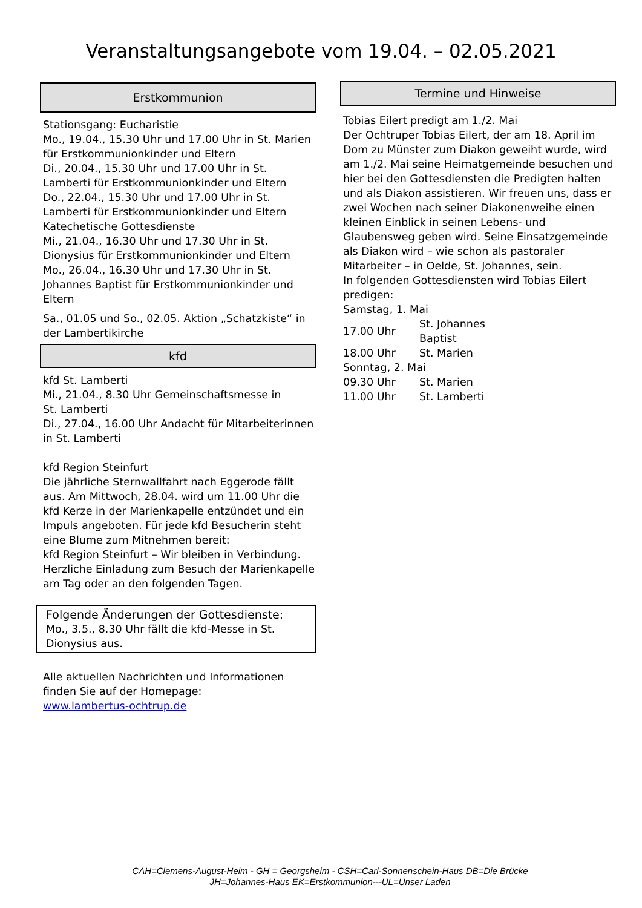Veranstaltungsangebote vom 19.04. – 02.05.2021
Erstkommunion
Stationsgang: Eucharistie
Mo., 19.04., 15.30 Uhr und 17.00 Uhr in St. Marien für Erstkommunionkinder und Eltern
Di., 20.04., 15.30 Uhr und 17.00 Uhr in St. Lamberti für Erstkommunionkinder und Eltern
Do., 22.04., 15.30 Uhr und 17.00 Uhr in St. Lamberti für Erstkommunionkinder und Eltern
Katechetische Gottesdienste
Mi., 21.04., 16.30 Uhr und 17.30 Uhr in St. Dionysius für Erstkommunionkinder und Eltern
Mo., 26.04., 16.30 Uhr und 17.30 Uhr in St. Johannes Baptist für Erstkommunionkinder und Eltern
Sa., 01.05 und So., 02.05. Aktion „Schatzkiste“ in der Lambertikirche
kfd
kfd St. Lamberti
Mi., 21.04., 8.30 Uhr Gemeinschaftsmesse in
St. Lamberti
Di., 27.04., 16.00 Uhr Andacht für Mitarbeiterinnen
in St. Lamberti
kfd Region Steinfurt
Die jährliche Sternwallfahrt nach Eggerode fällt aus. Am Mittwoch, 28.04. wird um 11.00 Uhr die kfd Kerze in der Marienkapelle entzündet und ein Impuls angeboten. Für jede kfd Besucherin steht eine Blume zum Mitnehmen bereit:
kfd Region Steinfurt – Wir bleiben in Verbindung.
Herzliche Einladung zum Besuch der Marienkapelle am Tag oder an den folgenden Tagen.
Folgende Änderungen der Gottesdienste:
Mo., 3.5., 8.30 Uhr fällt die kfd-Messe in St. Dionysius aus.
Alle aktuellen Nachrichten und Informationen finden Sie auf der Homepage:
www.lambertus-ochtrup.de
Termine und Hinweise
Tobias Eilert predigt am 1./2. Mai
Der Ochtruper Tobias Eilert, der am 18. April im Dom zu Münster zum Diakon geweiht wurde, wird am 1./2. Mai seine Heimatgemeinde besuchen und hier bei den Gottesdiensten die Predigten halten und als Diakon assistieren. Wir freuen uns, dass er zwei Wochen nach seiner Diakonenweihe einen kleinen Einblick in seinen Lebens- und Glaubensweg geben wird. Seine Einsatzgemeinde als Diakon wird – wie schon als pastoraler Mitarbeiter – in Oelde, St. Johannes, sein.
In folgenden Gottesdiensten wird Tobias Eilert predigen:
Samstag, 1. Mai
| 17.00 Uhr | St. Johannes Baptist |
| 18.00 Uhr | St. Marien |
Sonntag, 2. Mai
| 09.30 Uhr | St. Marien |
| 11.00 Uhr | St. Lamberti |
CAH=Clemens-August-Heim - GH = Georgsheim - CSH=Carl-Sonnenschein-Haus DB=Die Brücke
JH=Johannes-Haus EK=Erstkommunion---UL=Unser Laden